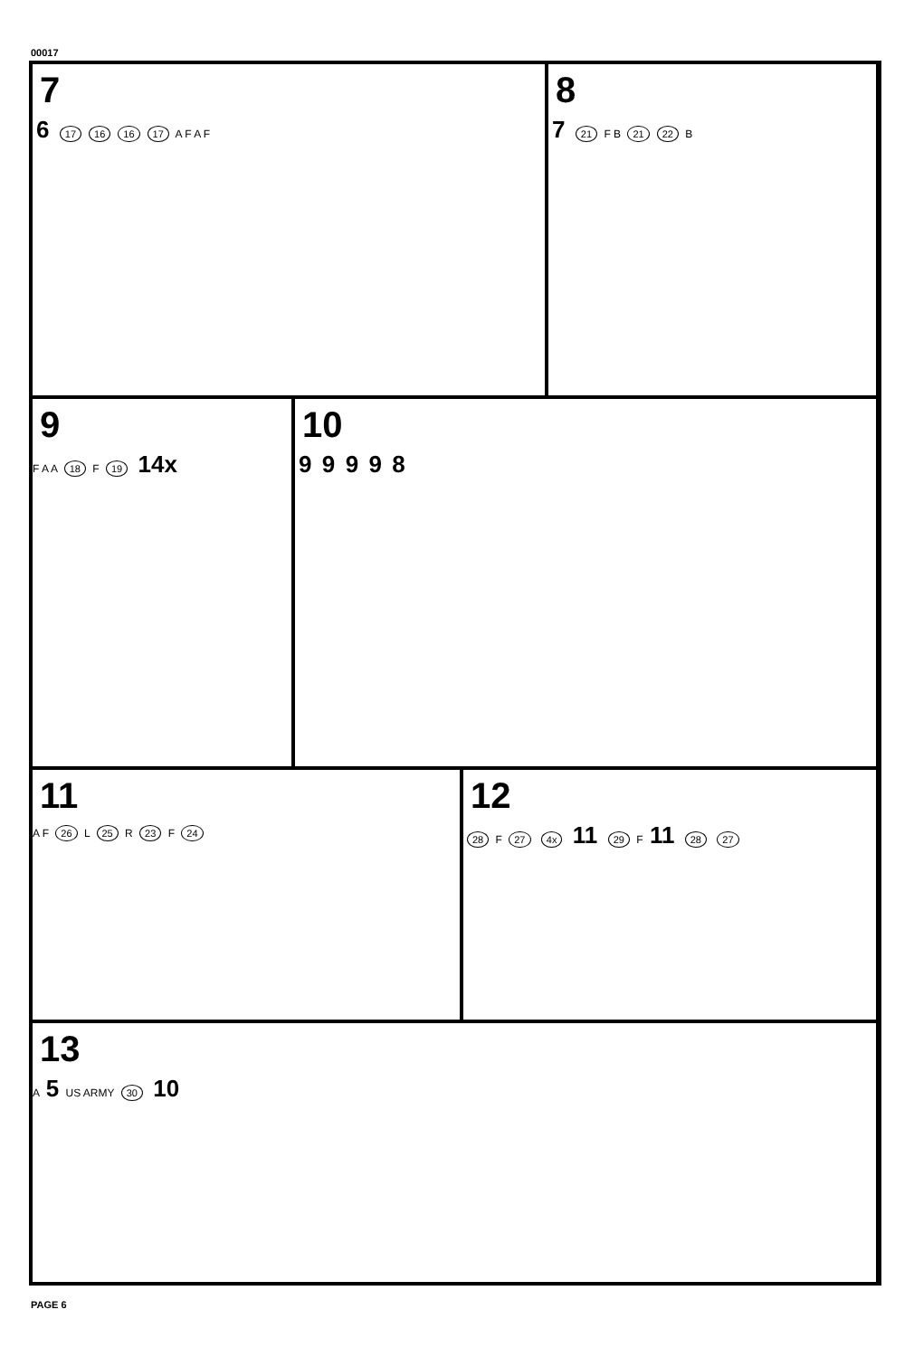00017
7
6 17 16 16 17 A F A F
8
7 21 F B 21 22 B
9
F A A 18 F 19 14x
10
9 9 9 9 8
11
A F 26 L 25 R 23 F 24
12
28 F 27 4x 11 29 F 11 28 27
13
A 5 US ARMY 30 10
PAGE 6